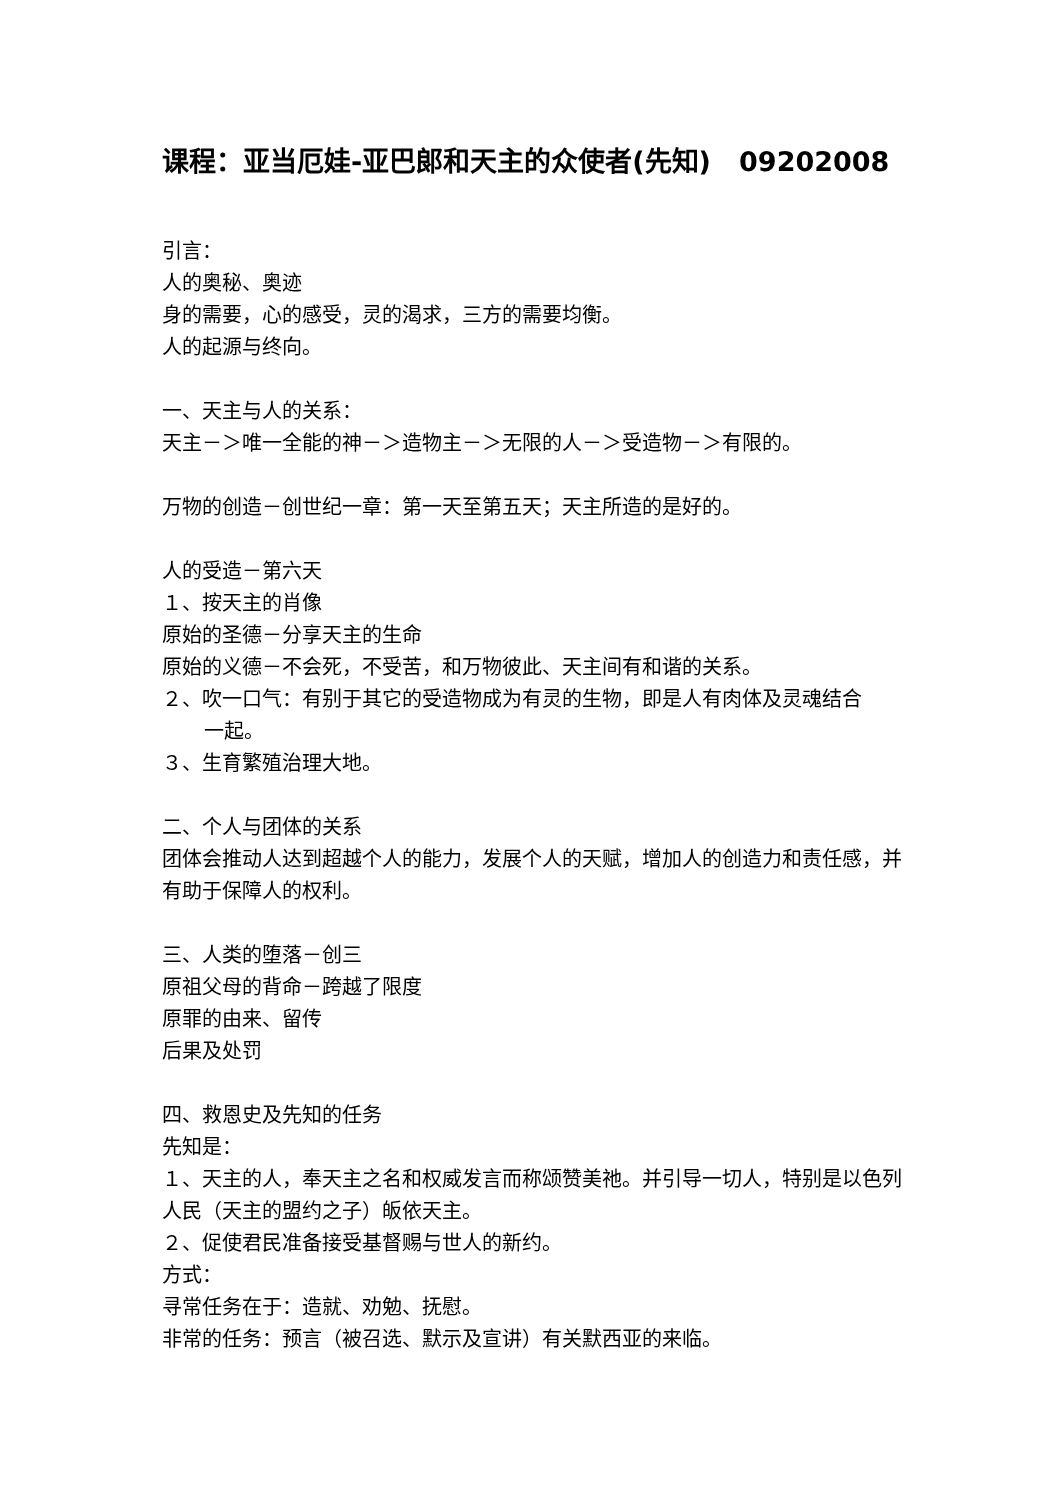课程：亚当厄娃-亚巴郎和天主的众使者(先知) 09202008
引言：
人的奥秘、奥迹
身的需要，心的感受，灵的渴求，三方的需要均衡。
人的起源与终向。
一、天主与人的关系：
天主－＞唯一全能的神－＞造物主－＞无限的人－＞受造物－＞有限的。
万物的创造－创世纪一章：第一天至第五天；天主所造的是好的。
人的受造－第六天
１、按天主的肖像
原始的圣德－分享天主的生命
原始的义德－不会死，不受苦，和万物彼此、天主间有和谐的关系。
２、吹一口气：有别于其它的受造物成为有灵的生物，即是人有肉体及灵魂结合
一起。
３、生育繁殖治理大地。
二、个人与团体的关系
团体会推动人达到超越个人的能力，发展个人的天赋，增加人的创造力和责任感，并有助于保障人的权利。
三、人类的堕落－创三
原祖父母的背命－跨越了限度
原罪的由来、留传
后果及处罚
四、救恩史及先知的任务
先知是：
１、天主的人，奉天主之名和权威发言而称颂赞美祂。并引导一切人，特别是以色列人民（天主的盟约之子）皈依天主。
２、促使君民准备接受基督赐与世人的新约。
方式：
寻常任务在于：造就、劝勉、抚慰。
非常的任务：预言（被召选、默示及宣讲）有关默西亚的来临。